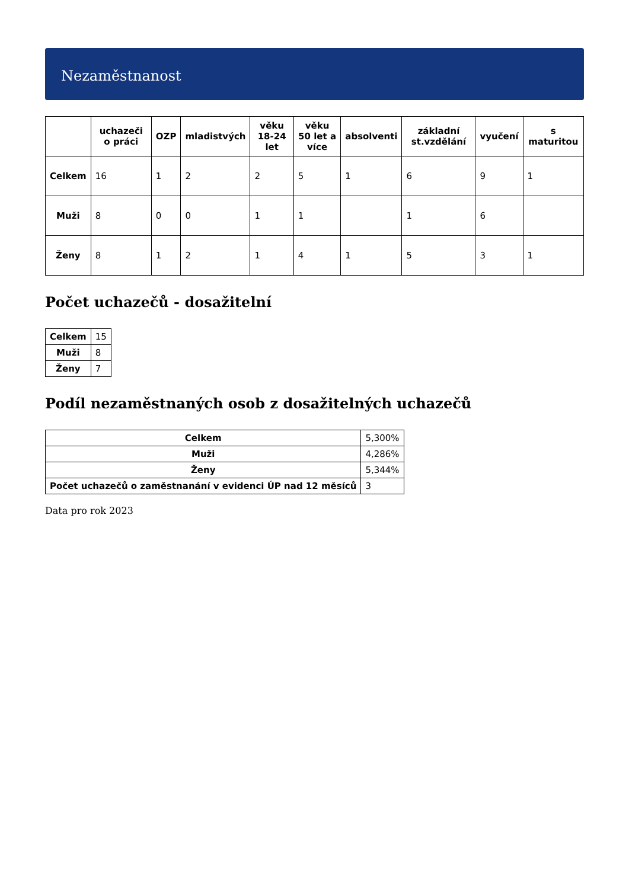Nezaměstnanost
| | uchazeči o práci | OZP | mladistvých | věku 18-24 let | věku 50 let a více | absolventi | základní st.vzdělání | vyučení | s maturitou |
| --- | --- | --- | --- | --- | --- | --- | --- | --- | --- |
| Celkem | 16 | 1 | 2 | 2 | 5 | 1 | 6 | 9 | 1 |
| Muži | 8 | 0 | 0 | 1 | 1 | | 1 | 6 | |
| Ženy | 8 | 1 | 2 | 1 | 4 | 1 | 5 | 3 | 1 |
Počet uchazečů - dosažitelní
| Celkem | 15 |
| Muži | 8 |
| Ženy | 7 |
Podíl nezaměstnaných osob z dosažitelných uchazečů
| Celkem | 5,300% |
| Muži | 4,286% |
| Ženy | 5,344% |
| Počet uchazečů o zaměstnanání v evidenci ÚP nad 12 měsíců | 3 |
Data pro rok 2023